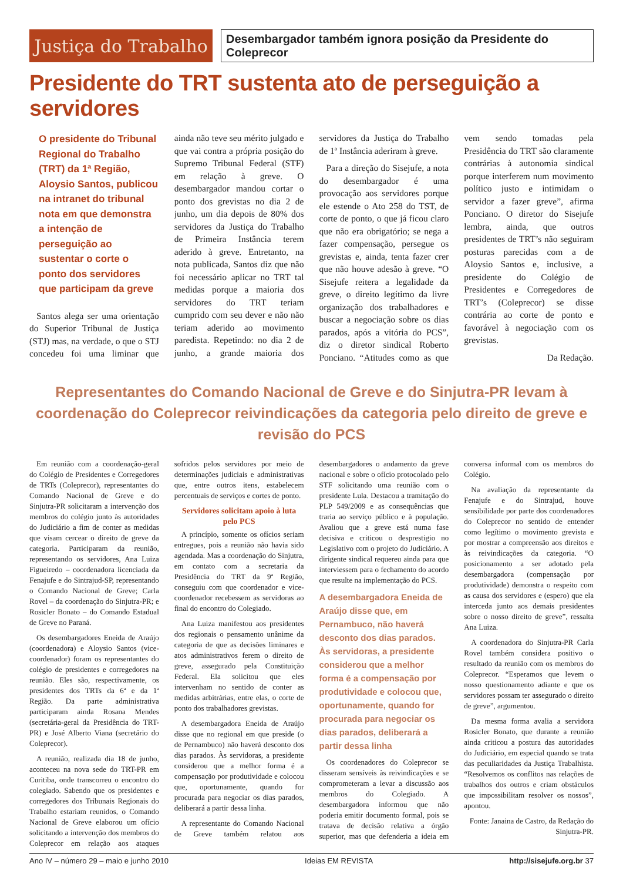Justiça do Trabalho
Desembargador também ignora posição da Presidente do Coleprecor
Presidente do TRT sustenta ato de perseguição a servidores
O presidente do Tribunal Regional do Trabalho (TRT) da 1ª Região, Aloysio Santos, publicou na intranet do tribunal nota em que demonstra a intenção de perseguição ao sustentar o corte o ponto dos servidores que participam da greve
Santos alega ser uma orientação do Superior Tribunal de Justiça (STJ) mas, na verdade, o que o STJ concedeu foi uma liminar que ainda não teve seu mérito julgado e que vai contra a própria posição do Supremo Tribunal Federal (STF) em relação à greve. O desembargador mandou cortar o ponto dos grevistas no dia 2 de junho, um dia depois de 80% dos servidores da Justiça do Trabalho de Primeira Instância terem aderido à greve. Entretanto, na nota publicada, Santos diz que não foi necessário aplicar no TRT tal medidas porque a maioria dos servidores do TRT teriam cumprido com seu dever e não não teriam aderido ao movimento paredista. Repetindo: no dia 2 de junho, a grande maioria dos servidores da Justiça do Trabalho de 1ª Instância aderiram à greve.
Para a direção do Sisejufe, a nota do desembargador é uma provocação aos servidores porque ele estende o Ato 258 do TST, de corte de ponto, o que já ficou claro que não era obrigatório; se nega a fazer compensação, persegue os grevistas e, ainda, tenta fazer crer que não houve adesão à greve. “O Sisejufe reitera a legalidade da greve, o direito legítimo da livre organização dos trabalhadores e buscar a negociação sobre os dias parados, após a vitória do PCS”, diz o diretor sindical Roberto Ponciano. “Atitudes como as que vem sendo tomadas pela Presidência do TRT são claramente contrárias à autonomia sindical porque interferem num movimento político justo e intimidam o servidor a fazer greve”, afirma Ponciano. O diretor do Sisejufe lembra, ainda, que outros presidentes de TRT’s não seguiram posturas parecidas com a de Aloysio Santos e, inclusive, a presidente do Colégio de Presidentes e Corregedores de TRT’s (Coleprecor) se disse contrária ao corte de ponto e favorável à negociação com os grevistas.
Da Redação.
Representantes do Comando Nacional de Greve e do Sinjutra-PR levam à coordenação do Coleprecor reivindicações da categoria pelo direito de greve e revisão do PCS
Em reunião com a coordenação-geral do Colégio de Presidentes e Corregedores de TRTs (Coleprecor), representantes do Comando Nacional de Greve e do Sinjutra-PR solicitaram a intervenção dos membros do colégio junto às autoridades do Judiciário a fim de conter as medidas que visam cercear o direito de greve da categoria. Participaram da reunião, representando os servidores, Ana Luiza Figueiredo – coordenadora licenciada da Fenajufe e do Sintrajud-SP, representando o Comando Nacional de Greve; Carla Rovel – da coordenação do Sinjutra-PR; e Rosicler Bonato – do Comando Estadual de Greve no Paraná.
Os desembargadores Eneida de Araújo (coordenadora) e Aloysio Santos (vice-coordenador) foram os representantes do colégio de presidentes e corregedores na reunião. Eles são, respectivamente, os presidentes dos TRTs da 6ª e da 1ª Região. Da parte administrativa participaram ainda Rosana Mendes (secretária-geral da Presidência do TRT-PR) e José Alberto Viana (secretário do Coleprecor).
A reunião, realizada dia 18 de junho, aconteceu na nova sede do TRT-PR em Curitiba, onde transcorreu o encontro do colegiado. Sabendo que os presidentes e corregedores dos Tribunais Regionais do Trabalho estariam reunidos, o Comando Nacional de Greve elaborou um ofício solicitando a intervenção dos membros do Coleprecor em relação aos ataques sofridos pelos servidores por meio de determinações judiciais e administrativas que, entre outros itens, estabelecem percentuais de serviços e cortes de ponto.
Servidores solicitam apoio à luta pelo PCS
A princípio, somente os ofícios seriam entregues, pois a reunião não havia sido agendada. Mas a coordenação do Sinjutra, em contato com a secretaria da Presidência do TRT da 9ª Região, conseguiu com que coordenador e vice-coordenador recebessem as servidoras ao final do encontro do Colegiado.
Ana Luiza manifestou aos presidentes dos regionais o pensamento unânime da categoria de que as decisões liminares e atos administrativos ferem o direito de greve, assegurado pela Constituição Federal. Ela solicitou que eles intervenham no sentido de conter as medidas arbitrárias, entre elas, o corte de ponto dos trabalhadores grevistas.
A desembargadora Eneida de Araújo disse que no regional em que preside (o de Pernambuco) não haverá desconto dos dias parados. Às servidoras, a presidente considerou que a melhor forma é a compensação por produtividade e colocou que, oportunamente, quando for procurada para negociar os dias parados, deliberará a partir dessa linha.
A representante do Comando Nacional de Greve também relatou aos desembargadores o andamento da greve nacional e sobre o ofício protocolado pelo STF solicitando uma reunião com o presidente Lula. Destacou a tramitação do PLP 549/2009 e as consequências que traria ao serviço público e à população. Avaliou que a greve está numa fase decisiva e criticou o desprestigio no Legislativo com o projeto do Judiciário. A dirigente sindical requereu ainda para que interviessem para o fechamento do acordo que resulte na implementação do PCS.
A desembargadora Eneida de Araújo disse que, em Pernambuco, não haverá desconto dos dias parados. Às servidoras, a presidente considerou que a melhor forma é a compensação por produtividade e colocou que, oportunamente, quando for procurada para negociar os dias parados, deliberará a partir dessa linha
Os coordenadores do Coleprecor se disseram sensíveis às reivindicações e se comprometeram a levar a discussão aos membros do Colegiado. A desembargadora informou que não poderia emitir documento formal, pois se tratava de decisão relativa a órgão superior, mas que defenderia a ideia em conversa informal com os membros do Colégio.
Na avaliação da representante da Fenajufe e do Sintrajud, houve sensibilidade por parte dos coordenadores do Coleprecor no sentido de entender como legítimo o movimento grevista e por mostrar a compreensão aos direitos e às reivindicações da categoria. “O posicionamento a ser adotado pela desembargadora (compensação por produtividade) demonstra o respeito com as causa dos servidores e (espero) que ela interceda junto aos demais presidentes sobre o nosso direito de greve”, ressalta Ana Luiza.
A coordenadora do Sinjutra-PR Carla Rovel também considera positivo o resultado da reunião com os membros do Coleprecor. “Esperamos que levem o nosso questionamento adiante e que os servidores possam ter assegurado o direito de greve”, argumentou.
Da mesma forma avalia a servidora Rosicler Bonato, que durante a reunião ainda criticou a postura das autoridades do Judiciário, em especial quando se trata das peculiaridades da Justiça Trabalhista. “Resolvemos os conflitos nas relações de trabalhos dos outros e criam obstáculos que impossibilitam resolver os nossos”, apontou.
Fonte: Janaina de Castro, da Redação do Sinjutra-PR.
Ano IV – número 29 – maio e junho 2010 Ideias EM REVISTA http://sisejufe.org.br 37